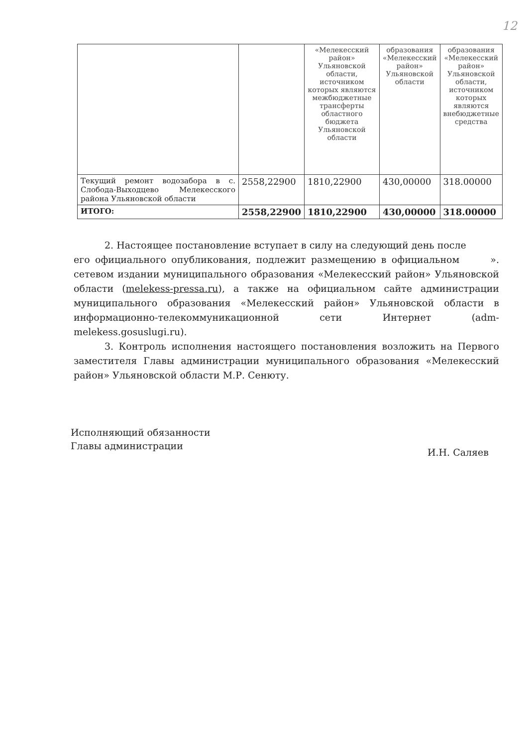12
| | | «Мелекесский район» Ульяновской области, источником которых являются межбюджетные трансферты областного бюджета Ульяновской области | образования «Мелекесский район» Ульяновской области | образования «Мелекесский район» Ульяновской области, источником которых являются внебюджетные средства |
| Текущий ремонт водозабора в с. Слобода-Выходцево Мелекесского района Ульяновской области | 2558,22900 | 1810,22900 | 430,00000 | 318.00000 |
| ИТОГО: | 2558,22900 | 1810,22900 | 430,00000 | 318.00000 |
2. Настоящее постановление вступает в силу на следующий день после ».
его официального опубликования, подлежит размещению в официальном сетевом издании муниципального образования «Мелекесский район» Ульяновской области (melekess-pressa.ru), а также на официальном сайте администрации муниципального образования «Мелекесский район» Ульяновской области в информационно-телекоммуникационной сети Интернет (adm-melekess.gosuslugi.ru).
3. Контроль исполнения настоящего постановления возложить на Первого заместителя Главы администрации муниципального образования «Мелекесский район» Ульяновской области М.Р. Сенюту.
Исполняющий обязанности
Главы администрации
И.Н. Саляев